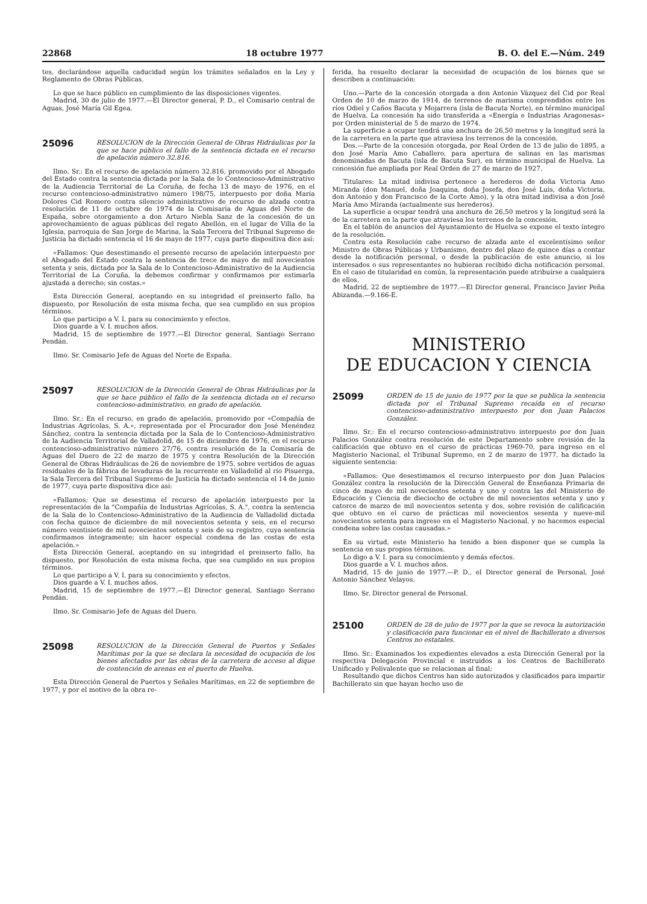22868 18 octubre 1977 B. O. del E.—Núm. 249
tes, declarándose aquella caducidad según los trámites señalados en la Ley y Reglamento de Obras Públicas.
Lo que se hace público en cumplimiento de las disposiciones vigentes.
Madrid, 30 de julio de 1977.—El Director general, P. D., el Comisario central de Aguas, José María Gil Egea.
25096 RESOLUCION de la Dirección General de Obras Hidráulicas por la que se hace público el fallo de la sentencia dictada en el recurso de apelación número 32.816.
Ilmo. Sr.: En el recurso de apelación número 32.816, promovido por el Abogado del Estado contra la sentencia dictada por la Sala de lo Contencioso-Administrativo de la Audiencia Territorial de La Coruña, de fecha 13 de mayo de 1976, en el recurso contencioso-administrativo número 198/75, interpuesto por doña María Dolores Cid Romero contra silencio administrativo de recurso de alzada contra resolución de 11 de octubre de 1974 de la Comisaría de Aguas del Norte de España, sobre otorgamiento a don Arturo Niebla Sanz de la concesión de un aprovechamiento de aguas públicas del regato Abellón, en el lugar de Villa de la Iglesia, parroquia de San Jorge de Marina, la Sala Tercera del Tribunal Supremo de Justicia ha dictado sentencia el 16 de mayo de 1977, cuya parte dispositiva dice así:
«Fallamos: Que desestimando el presente recurso de apelación interpuesto por el Abogado del Estado contra la sentencia de trece de mayo de mil novecientos setenta y seis, dictada por la Sala de lo Contencioso-Administrativo de la Audiencia Territorial de La Coruña, la debemos confirmar y confirmamos por estimarla ajustada a derecho; sin costas.»
Esta Dirección General, aceptando en su integridad el preinserto fallo, ha dispuesto, por Resolución de esta misma fecha, que sea cumplido en sus propios términos.
Lo que participo a V. I. para su conocimiento y efectos.
Dios guarde a V. I. muchos años.
Madrid, 15 de septiembre de 1977.—El Director general, Santiago Serrano Pendán.
Ilmo. Sr. Comisario Jefe de Aguas del Norte de España.
25097 RESOLUCION de la Dirección General de Obras Hidráulicas por la que se hace público el fallo de la sentencia dictada en el recurso contencioso-administrativo, en grado de apelación.
Ilmo. Sr.: En el recurso, en grado de apelación, promovido por «Compañía de Industrias Agrícolas, S. A.», representada por el Procurador don José Menéndez Sánchez, contra la sentencia dictada por la Sala de lo Contencioso-Administrativo de la Audiencia Territorial de Valladolid, de 15 de diciembre de 1976, en el recurso contencioso-administrativo número 27/76, contra resolución de la Comisaría de Aguas del Duero de 22 de marzo de 1975 y contra Resolución de la Dirección General de Obras Hidráulicas de 26 de noviembre de 1975, sobre vertidos de aguas residuales de la fábrica de levaduras de la recurrente en Valladolid al río Pisuerga, la Sala Tercera del Tribunal Supremo de Justicia ha dictado sentencia el 14 de junio de 1977, cuya parte dispositiva dice así:
«Fallamos: Que se desestima el recurso de apelación interpuesto por la representación de la "Compañía de Industrias Agrícolas, S. A.", contra la sentencia de la Sala de lo Contencioso-Administrativo de la Audiencia de Valladolid dictada con fecha quince de diciembre de mil novecientos setenta y seis, en el recurso número veintisiete de mil novecientos setenta y seis de su registro, cuya sentencia confirmamos íntegramente; sin hacer especial condena de las costas de esta apelación.»
Esta Dirección General, aceptando en su integridad el preinserto fallo, ha dispuesto, por Resolución de esta misma fecha, que sea cumplido en sus propios términos.
Lo que participo a V. I. para su conocimiento y efectos.
Dios guarde a V. I. muchos años.
Madrid, 15 de septiembre de 1977.—El Director general, Santiago Serrano Pendán.
Ilmo. Sr. Comisario Jefe de Aguas del Duero.
25098 RESOLUCION de la Dirección General de Puertos y Señales Marítimas por la que se declara la necesidad de ocupación de los bienes afectados por las obras de la carretera de acceso al dique de contención de arenas en el puerto de Huelva.
Esta Dirección General de Puertos y Señales Marítimas, en 22 de septiembre de 1977, y por el motivo de la obra re-
ferida, ha resuelto declarar la necesidad de ocupación de los bienes que se describen a continuación:
Uno.—Parte de la concesión otorgada a don Antonio Vázquez del Cid por Real Orden de 10 de marzo de 1914, de terrenos de marisma comprendidos entre los ríos Odiel y Caños Bacuta y Mojarrera (isla de Bacuta Norte), en término municipal de Huelva. La concesión ha sido transferida a «Energía e Industrias Aragonesas» por Orden ministerial de 5 de marzo de 1974.
La superficie a ocupar tendrá una anchura de 26,50 metros y la longitud será la de la carretera en la parte que atraviesa los terrenos de la concesión.
Dos.—Parte de la concesión otorgada, por Real Orden de 13 de julio de 1895, a don José María Amo Caballero, para apertura de salinas en las marismas denominadas de Bacuta (isla de Bacuta Sur), en término municipal de Huelva. La concesión fue ampliada por Real Orden de 27 de marzo de 1927.
Titulares: La mitad indivisa pertenece a herederos de doña Victoria Amo Miranda (don Manuel, doña Joaquina, doña Josefa, don José Luis, doña Victoria, don Antonio y don Francisco de la Corte Amo), y la otra mitad indivisa a don José María Amo Miranda (actualmente sus herederos).
La superficie a ocupar tendrá una anchura de 26,50 metros y la longitud será la de la carretera en la parte que atraviesa los terrenos de la concesión.
En el tablón de anuncios del Ayuntamiento de Huelva se expone el texto íntegro de la resolución.
Contra esta Resolución cabe recurso de alzada ante el excelentísimo señor Ministro de Obras Públicas y Urbanismo, dentro del plazo de quince días a contar desde la notificación personal, o desde la publicación de este anuncio, si los interesados o sus representantes no hubieran recibido dicha notificación personal. En el caso de titularidad en común, la representación puede atribuirse a cualquiera de ellos.
Madrid, 22 de septiembre de 1977.—El Director general, Francisco Javier Peña Abizanda.—9.166-E.
MINISTERIO
DE EDUCACION Y CIENCIA
25099 ORDEN de 15 de junio de 1977 por la que se publica la sentencia dictada por el Tribunal Supremo recaída en el recurso contencioso-administrativo interpuesto por don Juan Palacios González.
Ilmo. Sr.: En el recurso contencioso-administrativo interpuesto por don Juan Palacios González contra resolución de este Departamento sobre revisión de la calificación que obtuvo en el curso de prácticas 1969-70, para ingreso en el Magisterio Nacional, el Tribunal Supremo, en 2 de marzo de 1977, ha dictado la siguiente sentencia:
«Fallamos: Que desestimamos el recurso interpuesto por don Juan Palacios González contra la resolución de la Dirección General de Enseñanza Primaria de cinco de mayo de mil novecientos setenta y uno y contra las del Ministerio de Educación y Ciencia de dieciocho de octubre de mil novecientos setenta y uno y catorce de marzo de mil novecientos setenta y dos, sobre revisión de calificación que obtuvo en el curso de prácticas mil novecientos sesenta y nueve-mil novecientos setenta para ingreso en el Magisterio Nacional, y no hacemos especial condena sobre las costas causadas.»
En su virtud, este Ministerio ha tenido a bien disponer que se cumpla la sentencia en sus propios términos.
Lo digo a V. I. para su conocimiento y demás efectos.
Dios guarde a V. I. muchos años.
Madrid, 15 de junio de 1977.—P. D., el Director general de Personal, José Antonio Sánchez Velayos.
Ilmo. Sr. Director general de Personal.
25100 ORDEN de 28 de julio de 1977 por la que se revoca la autorización y clasificación para funcionar en el nivel de Bachillerato a diversos Centros no estatales.
Ilmo. Sr.: Examinados los expedientes elevados a esta Dirección General por la respectiva Delegación Provincial e instruidos a los Centros de Bachillerato Unificado y Polivalente que se relacionan al final;
Resultando que dichos Centros han sido autorizados y clasificados para impartir Bachillerato sin que hayan hecho uso de